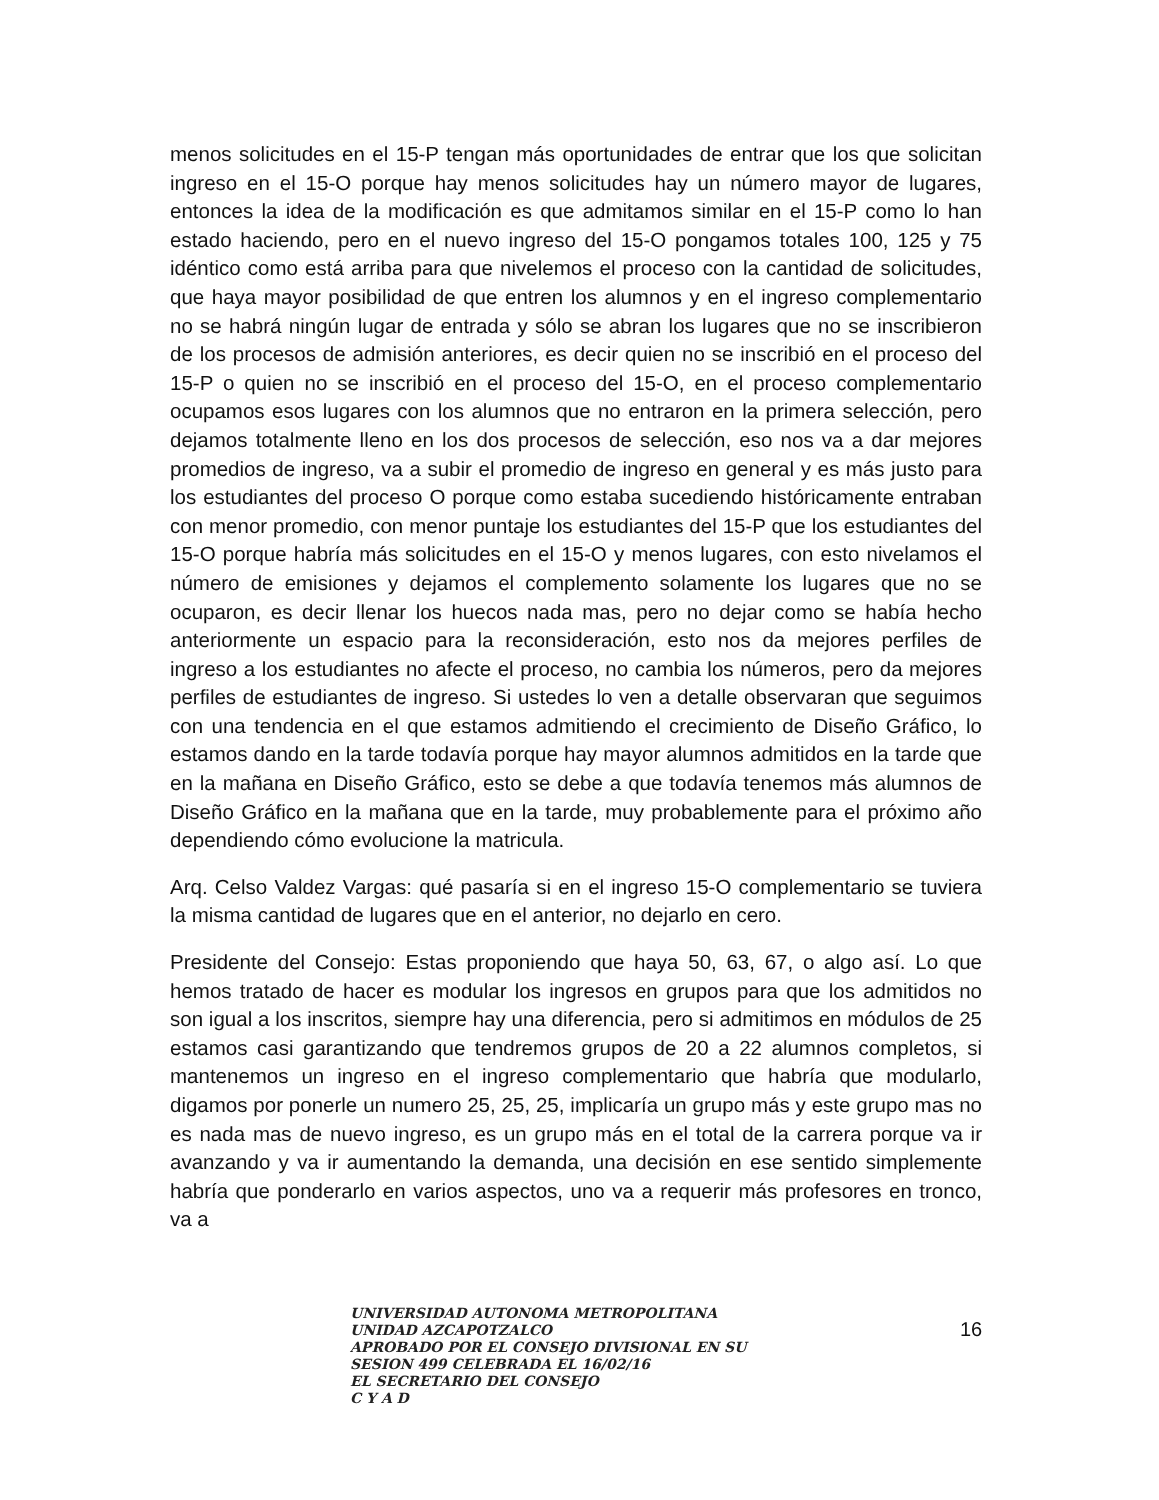menos solicitudes en el 15-P tengan más oportunidades de entrar que los que solicitan ingreso en el 15-O porque hay menos solicitudes hay un número mayor de lugares, entonces la idea de la modificación es que admitamos similar en el 15-P como lo han estado haciendo, pero en el nuevo ingreso del 15-O pongamos totales 100, 125 y 75 idéntico como está arriba para que nivelemos el proceso con la cantidad de solicitudes, que haya mayor posibilidad de que entren los alumnos y en el ingreso complementario no se habrá ningún lugar de entrada y sólo se abran los lugares que no se inscribieron de los procesos de admisión anteriores, es decir quien no se inscribió en el proceso del 15-P o quien no se inscribió en el proceso del 15-O, en el proceso complementario ocupamos esos lugares con los alumnos que no entraron en la primera selección, pero dejamos totalmente lleno en los dos procesos de selección, eso nos va a dar mejores promedios de ingreso, va a subir el promedio de ingreso en general y es más justo para los estudiantes del proceso O porque como estaba sucediendo históricamente entraban con menor promedio, con menor puntaje los estudiantes del 15-P que los estudiantes del 15-O porque habría más solicitudes en el 15-O y menos lugares, con esto nivelamos el número de emisiones y dejamos el complemento solamente los lugares que no se ocuparon, es decir llenar los huecos nada mas, pero no dejar como se había hecho anteriormente un espacio para la reconsideración, esto nos da mejores perfiles de ingreso a los estudiantes no afecte el proceso, no cambia los números, pero da mejores perfiles de estudiantes de ingreso. Si ustedes lo ven a detalle observaran que seguimos con una tendencia en el que estamos admitiendo el crecimiento de Diseño Gráfico, lo estamos dando en la tarde todavía porque hay mayor alumnos admitidos en la tarde que en la mañana en Diseño Gráfico, esto se debe a que todavía tenemos más alumnos de Diseño Gráfico en la mañana que en la tarde, muy probablemente para el próximo año dependiendo cómo evolucione la matricula.
Arq. Celso Valdez Vargas: qué pasaría si en el ingreso 15-O complementario se tuviera la misma cantidad de lugares que en el anterior, no dejarlo en cero.
Presidente del Consejo: Estas proponiendo que haya 50, 63, 67, o algo así. Lo que hemos tratado de hacer es modular los ingresos en grupos para que los admitidos no son igual a los inscritos, siempre hay una diferencia, pero si admitimos en módulos de 25 estamos casi garantizando que tendremos grupos de 20 a 22 alumnos completos, si mantenemos un ingreso en el ingreso complementario que habría que modularlo, digamos por ponerle un numero 25, 25, 25, implicaría un grupo más y este grupo mas no es nada mas de nuevo ingreso, es un grupo más en el total de la carrera porque va ir avanzando y va ir aumentando la demanda, una decisión en ese sentido simplemente habría que ponderarlo en varios aspectos, uno va a requerir más profesores en tronco, va a
UNIVERSIDAD AUTONOMA METROPOLITANA
UNIDAD AZCAPOTZALCO
APROBADO POR EL CONSEJO DIVISIONAL EN SU
SESION 499 CELEBRADA EL 16/02/16
EL SECRETARIO DEL CONSEJO
C Y A D
16